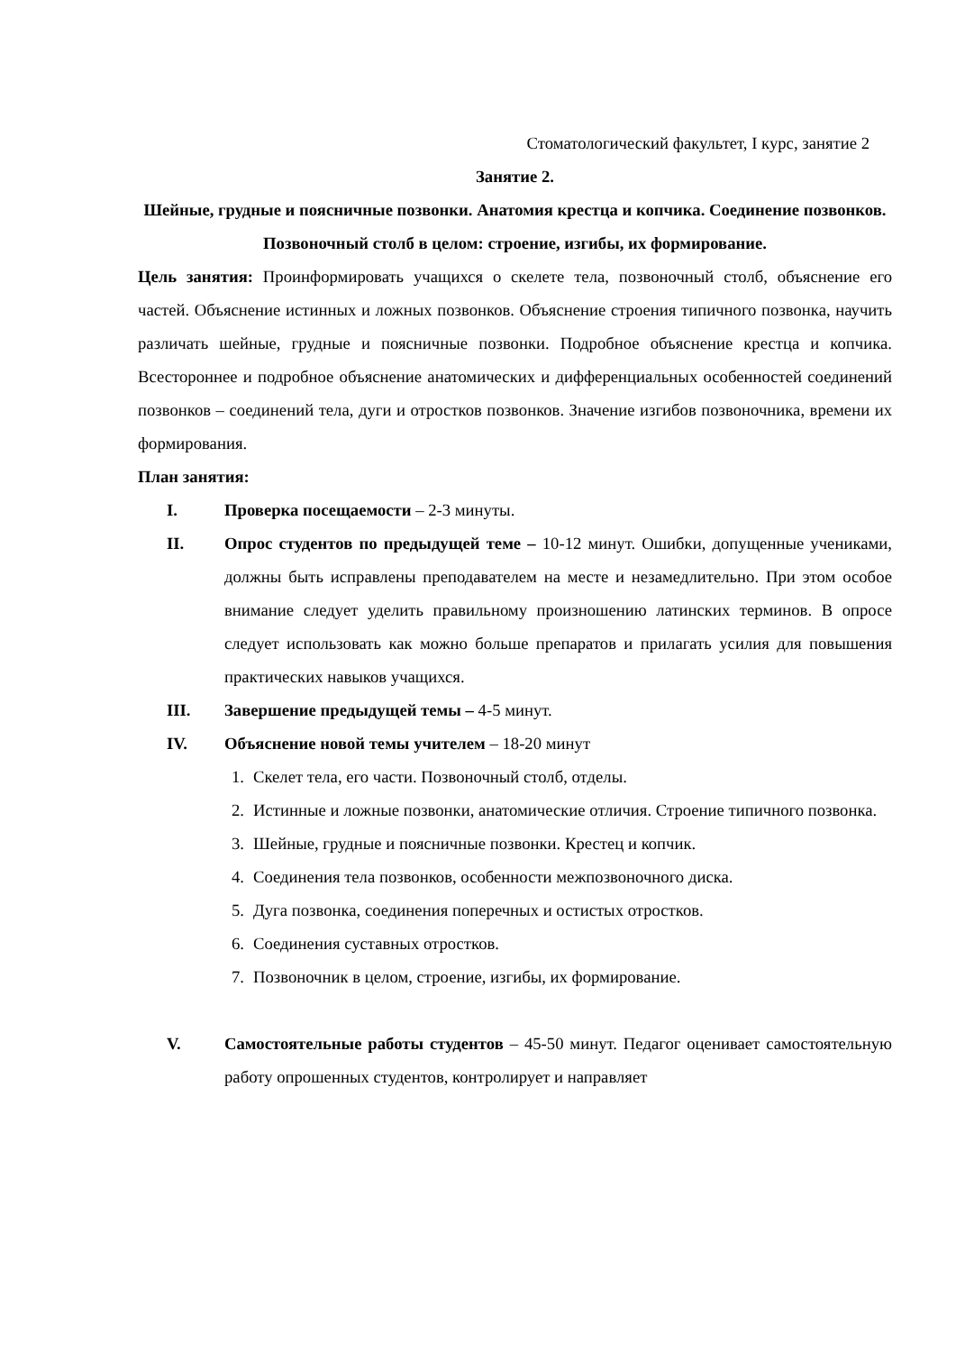Стоматологический факультет, I курс, занятие 2
Занятие 2.
Шейные, грудные и поясничные позвонки. Анатомия крестца и копчика. Соединение позвонков. Позвоночный столб в целом: строение, изгибы, их формирование.
Цель занятия: Проинформировать учащихся о скелете тела, позвоночный столб, объяснение его частей. Объяснение истинных и ложных позвонков. Объяснение строения типичного позвонка, научить различать шейные, грудные и поясничные позвонки. Подробное объяснение крестца и копчика. Всестороннее и подробное объяснение анатомических и дифференциальных особенностей соединений позвонков – соединений тела, дуги и отростков позвонков. Значение изгибов позвоночника, времени их формирования.
План занятия:
I. Проверка посещаемости – 2-3 минуты.
II. Опрос студентов по предыдущей теме – 10-12 минут. Ошибки, допущенные учениками, должны быть исправлены преподавателем на месте и незамедлительно. При этом особое внимание следует уделить правильному произношению латинских терминов. В опросе следует использовать как можно больше препаратов и прилагать усилия для повышения практических навыков учащихся.
III. Завершение предыдущей темы – 4-5 минут.
IV. Объяснение новой темы учителем – 18-20 минут
1. Скелет тела, его части. Позвоночный столб, отделы.
2. Истинные и ложные позвонки, анатомические отличия. Строение типичного позвонка.
3. Шейные, грудные и поясничные позвонки. Крестец и копчик.
4. Соединения тела позвонков, особенности межпозвоночного диска.
5. Дуга позвонка, соединения поперечных и остистых отростков.
6. Соединения суставных отростков.
7. Позвоночник в целом, строение, изгибы, их формирование.
V. Самостоятельные работы студентов – 45-50 минут. Педагог оценивает самостоятельную работу опрошенных студентов, контролирует и направляет